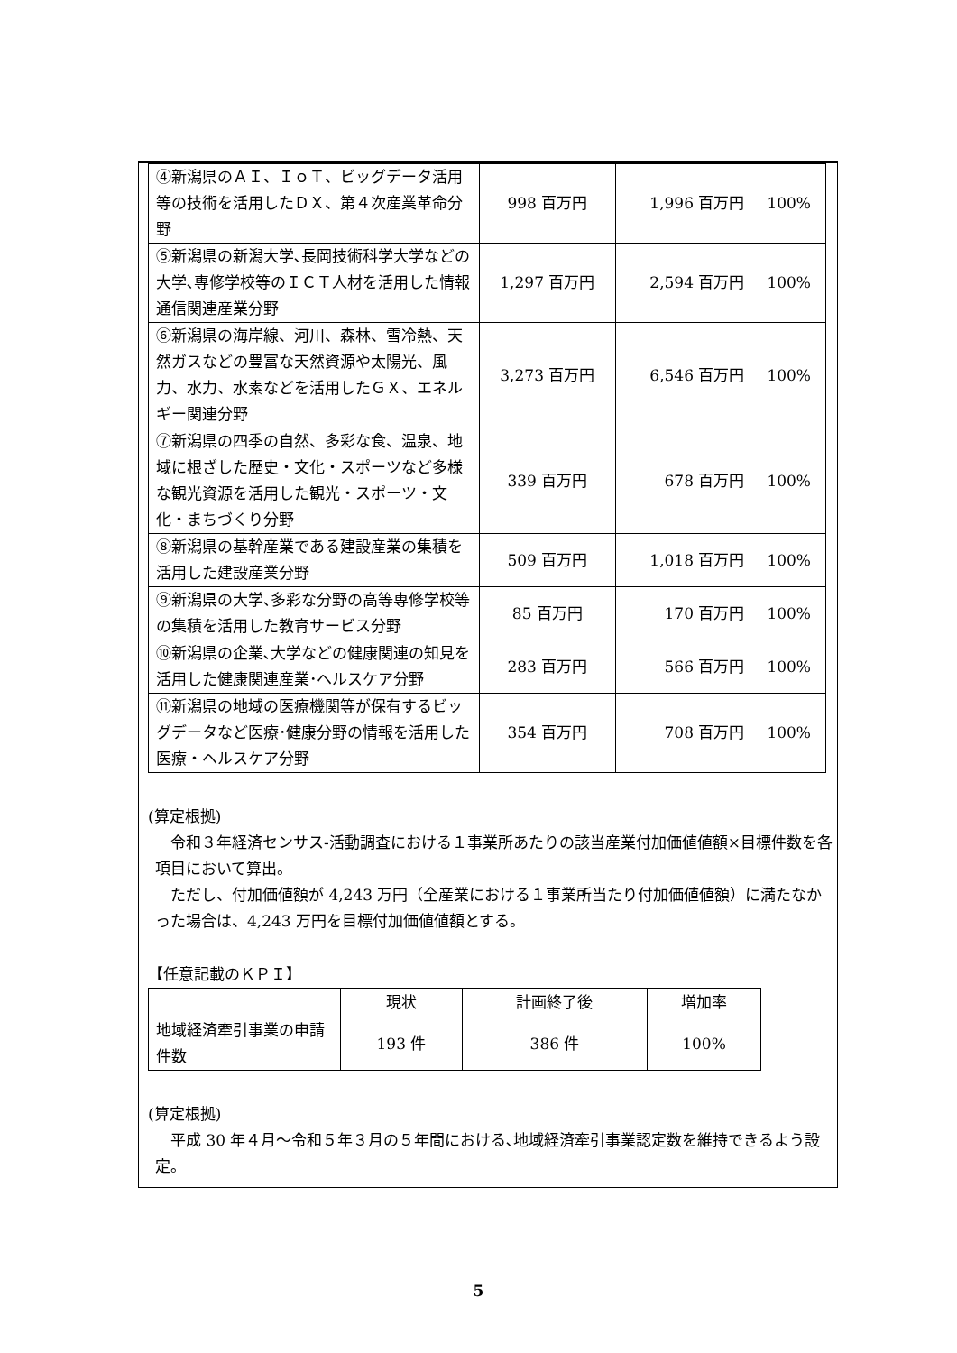| ④新潟県のＡＩ、ＩｏＴ、ビッグデータ活用等の技術を活用したＤＸ、第４次産業革命分野 | 998 百万円 | 1,996 百万円 | 100% |
| ⑤新潟県の新潟大学､長岡技術科学大学などの大学､専修学校等のＩＣＴ人材を活用した情報通信関連産業分野 | 1,297 百万円 | 2,594 百万円 | 100% |
| ⑥新潟県の海岸線、河川、森林、雪冷熱、天然ガスなどの豊富な天然資源や太陽光、風力、水力、水素などを活用したＧＸ、エネルギー関連分野 | 3,273 百万円 | 6,546 百万円 | 100% |
| ⑦新潟県の四季の自然、多彩な食、温泉、地域に根ざした歴史・文化・スポーツなど多様な観光資源を活用した観光・スポーツ・文化・まちづくり分野 | 339 百万円 | 678 百万円 | 100% |
| ⑧新潟県の基幹産業である建設産業の集積を活用した建設産業分野 | 509 百万円 | 1,018 百万円 | 100% |
| ⑨新潟県の大学､多彩な分野の高等専修学校等の集積を活用した教育サービス分野 | 85 百万円 | 170 百万円 | 100% |
| ⑩新潟県の企業､大学などの健康関連の知見を活用した健康関連産業･ヘルスケア分野 | 283 百万円 | 566 百万円 | 100% |
| ⑪新潟県の地域の医療機関等が保有するビッグデータなど医療･健康分野の情報を活用した医療・ヘルスケア分野 | 354 百万円 | 708 百万円 | 100% |
(算定根拠)
　令和３年経済センサス‐活動調査における１事業所あたりの該当産業付加価値値額×目標件数を各項目において算出。
　ただし、付加価値額が 4,243 万円（全産業における１事業所当たり付加価値値額）に満たなかった場合は、4,243 万円を目標付加価値値額とする。
【任意記載のＫＰＩ】
| | 現状 | 計画終了後 | 増加率 |
| --- | --- | --- | --- |
| 地域経済牽引事業の申請件数 | 193 件 | 386 件 | 100% |
(算定根拠)
　平成 30 年４月～令和５年３月の５年間における､地域経済牽引事業認定数を維持できるよう設定。
5